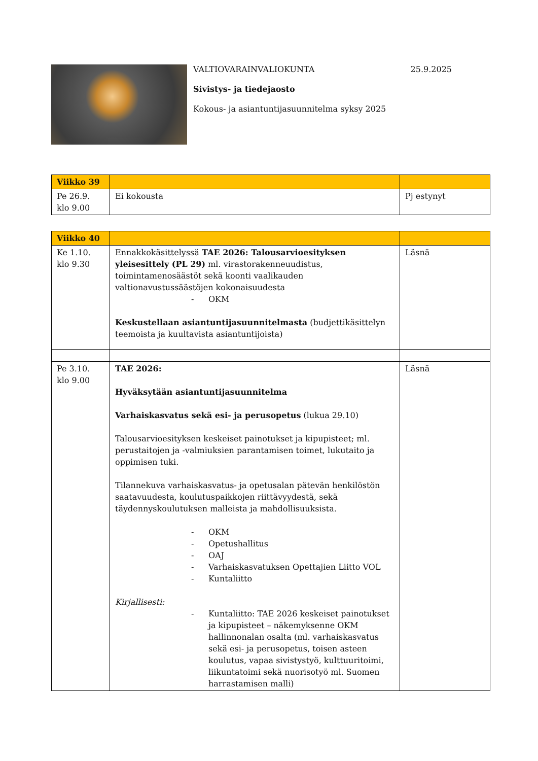VALTIOVARAINVALIOKUNTA 25.9.2025
Sivistys- ja tiedejaosto
Kokous- ja asiantuntijasuunnitelma syksy 2025
| Viikko 39 | | |
| --- | --- | --- |
| Pe 26.9. klo 9.00 | Ei kokousta | Pj estynyt |
| Viikko 40 | | |
| --- | --- | --- |
| Ke 1.10. klo 9.30 | Ennakkokäsittelyssä TAE 2026: Talousarvioesityksen yleisesittely (PL 29) ml. virastorakenneuudistus, toimintamenosäästöt sekä koonti vaalikauden valtionavustussäästöjen kokonaisuudesta - OKM Keskustellaan asiantuntijasuunnitelmasta (budjettikäsittelyn teemoista ja kuultavista asiantuntijoista) | Läsnä |
| Pe 3.10. klo 9.00 | TAE 2026: Hyväksytään asiantuntijasuunnitelma Varhaiskasvatus sekä esi- ja perusopetus (lukua 29.10) Talousarvioesityksen keskeiset painotukset ja kipupisteet; ml. perustaitojen ja -valmiuksien parantamisen toimet, lukutaito ja oppimisen tuki. Tilannekuva varhaiskasvatus- ja opetusalan pätevän henkilöstön saatavuudesta, koulutuspaikkojen riittävyydestä, sekä täydennyskoulutuksen malleista ja mahdollisuuksista. - OKM - Opetushallitus - OAJ - Varhaiskasvatuksen Opettajien Liitto VOL - Kuntaliitto Kirjallisesti: - Kuntaliitto: TAE 2026 keskeiset painotukset ja kipupisteet – näkemyksenne OKM hallinnonalan osalta (ml. varhaiskasvatus sekä esi- ja perusopetus, toisen asteen koulutus, vapaa sivistystyö, kulttuuritoimi, liikuntatoimi sekä nuorisotyö ml. Suomen harrastamisen malli) | Läsnä |